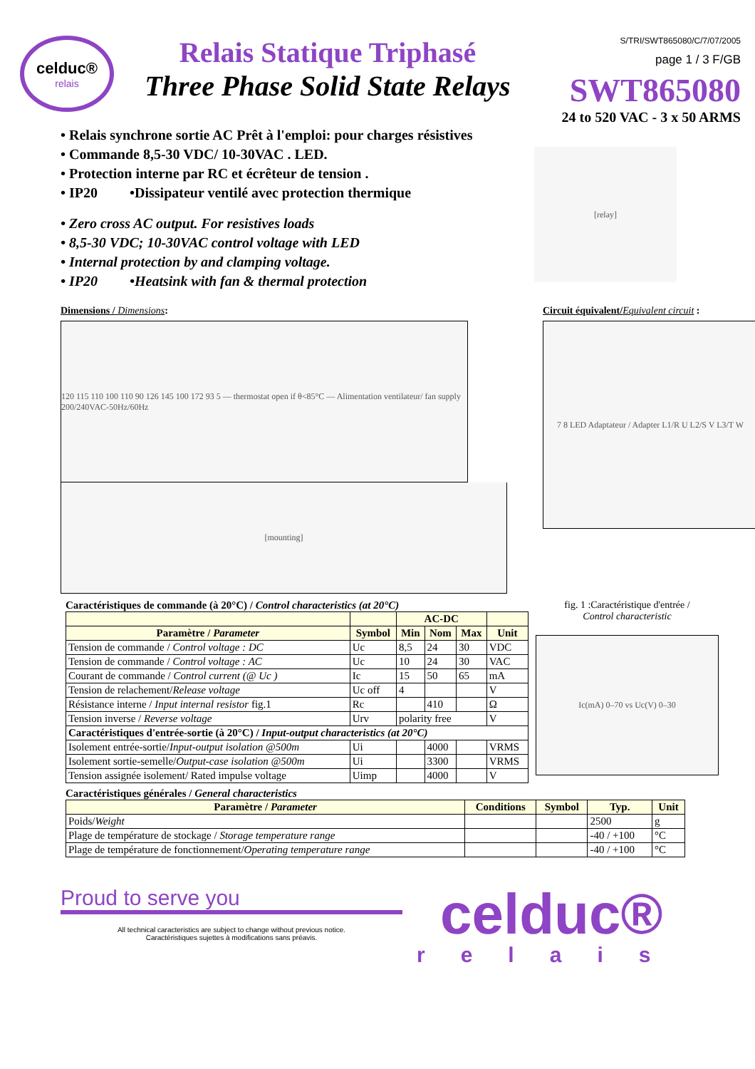celduc®
relais
Relais Statique Triphasé
Three Phase Solid State Relays
S/TRI/SWT865080/C/7/07/2005
page 1 / 3 F/GB
SWT865080
24 to 520 VAC - 3 x 50 ARMS
• Relais synchrone sortie AC Prêt à l'emploi: pour charges résistives
• Commande 8,5-30 VDC/ 10-30VAC . LED.
• Protection interne par RC et écrêteur de tension .
• IP20 •Dissipateur ventilé avec protection thermique
• Zero cross AC output. For resistives loads
• 8,5-30 VDC; 10-30VAC control voltage with LED
• Internal protection by and clamping voltage.
• IP20 •Heatsink with fan & thermal protection
[relay]
Dimensions / Dimensions:
120 115 110 100 110 90 126 145 100 172 93 5 — thermostat open if θ<85°C — Alimentation ventilateur/ fan supply 200/240VAC-50Hz/60Hz
[mounting]
Circuit équivalent/Equivalent circuit :
7 8 LED Adaptateur / Adapter L1/R U L2/S V L3/T W
Caractéristiques de commande (à 20°C) / Control characteristics (at 20°C)
| | | AC-DC | | | |
| --- | --- | --- | --- | --- | --- |
| Paramètre / Parameter | Symbol | Min | Nom | Max | Unit |
| Tension de commande / Control voltage : DC | Uc | 8,5 | 24 | 30 | VDC |
| Tension de commande / Control voltage : AC | Uc | 10 | 24 | 30 | VAC |
| Courant de commande / Control current (@ Uc ) | Ic | 15 | 50 | 65 | mA |
| Tension de relachement/ Release voltage | Uc off | 4 | | | V |
| Résistance interne / Input internal resistor fig.1 | Rc | | 410 | | Ω |
| Tension inverse / Reverse voltage | Urv | polarity free | | | V |
| Caractéristiques d'entrée-sortie (à 20°C) / Input-output characteristics (at 20°C) | | | | | |
| Isolement entrée-sortie/ Input-output isolation @500m | Ui | | 4000 | | VRMS |
| Isolement sortie-semelle/ Output-case isolation @500m | Ui | | 3300 | | VRMS |
| Tension assignée isolement/ Rated impulse voltage | Uimp | | 4000 | | V |
fig. 1 :Caractéristique d'entrée /
Control characteristic
Ic(mA) 0–70 vs Uc(V) 0–30
Caractéristiques générales / General characteristics
| Paramètre / Parameter | Conditions | Symbol | Typ. | Unit |
| --- | --- | --- | --- | --- |
| Poids/ Weight | | | 2500 | g |
| Plage de température de stockage / Storage temperature range | | | -40 / +100 | °C |
| Plage de température de fonctionnement/ Operating temperature range | | | -40 / +100 | °C |
Proud to serve you
All technical caracteristics are subject to change without previous notice.
Caractéristiques sujettes à modifications sans préavis.
celduc®
relais